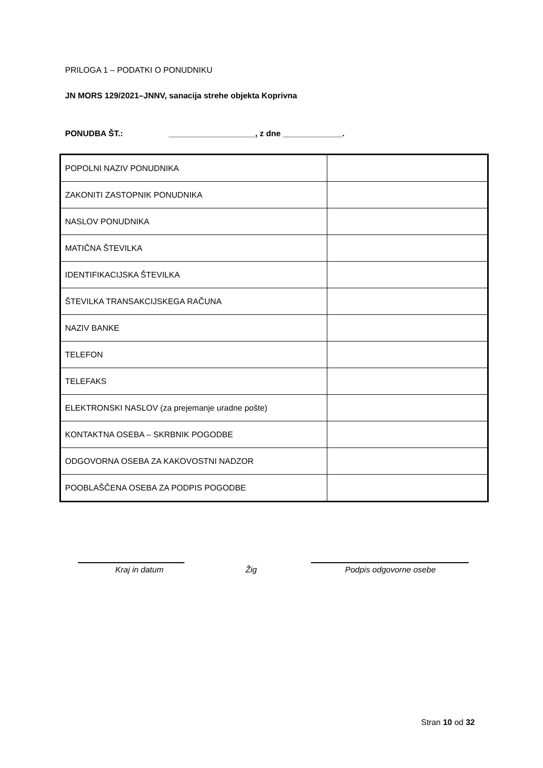PRILOGA 1 – PODATKI O PONUDNIKU
JN MORS 129/2021–JNNV, sanacija strehe objekta Koprivna
PONUDBA ŠT.: ___________________, z dne _____________.
| POPOLNI NAZIV PONUDNIKA | |
| ZAKONITI ZASTOPNIK PONUDNIKA | |
| NASLOV PONUDNIKA | |
| MATIČNA ŠTEVILKA | |
| IDENTIFIKACIJSKA ŠTEVILKA | |
| ŠTEVILKA TRANSAKCIJSKEGA RAČUNA | |
| NAZIV BANKE | |
| TELEFON | |
| TELEFAKS | |
| ELEKTRONSKI NASLOV (za prejemanje uradne pošte) | |
| KONTAKTNA OSEBA – SKRBNIK POGODBE | |
| ODGOVORNA OSEBA ZA KAKOVOSTNI NADZOR | |
| POOBLAŠČENA OSEBA ZA PODPIS POGODBE | |
Kraj in datum Žig Podpis odgovorne osebe
Stran 10 od 32